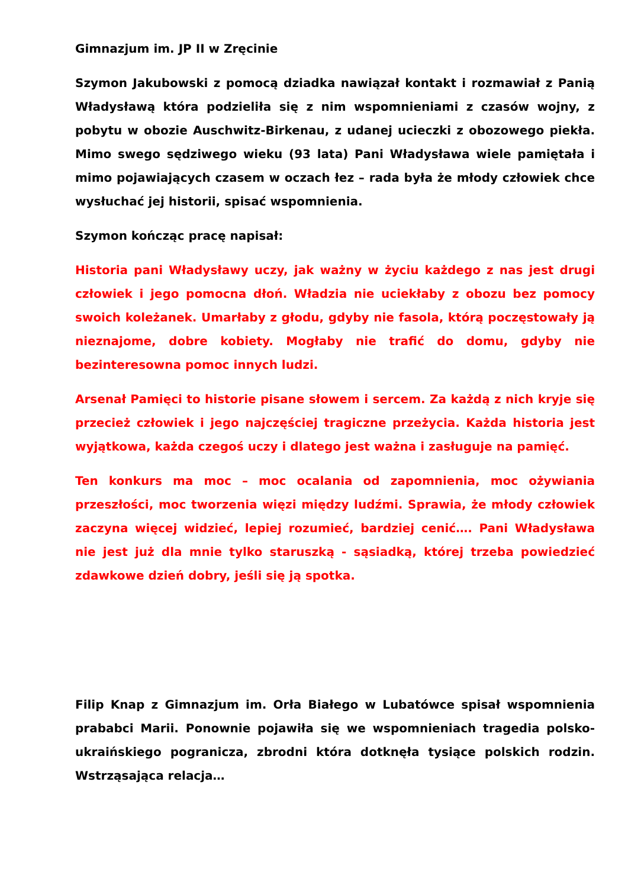Gimnazjum im. JP II w Zręcinie
Szymon Jakubowski z pomocą dziadka nawiązał kontakt i rozmawiał z Panią Władysławą która podzieliła się z nim wspomnieniami z czasów wojny, z pobytu w obozie Auschwitz-Birkenau, z udanej ucieczki z obozowego piekła. Mimo swego sędziwego wieku (93 lata) Pani Władysława wiele pamiętała i mimo pojawiających czasem w oczach łez – rada była że młody człowiek chce wysłuchać jej historii, spisać wspomnienia.
Szymon kończąc pracę napisał:
Historia pani Władysławy uczy, jak ważny w życiu każdego z nas jest drugi człowiek i jego pomocna dłoń. Władzia nie uciekłaby z obozu bez pomocy swoich koleżanek. Umarłaby z głodu, gdyby nie fasola, którą poczęstowały ją nieznajome, dobre kobiety. Mogłaby nie trafić do domu, gdyby nie bezinteresowna pomoc innych ludzi.
Arsenał Pamięci to historie pisane słowem i sercem. Za każdą z nich kryje się przecież człowiek i jego najczęściej tragiczne przeżycia. Każda historia jest wyjątkowa, każda czegoś uczy i dlatego jest ważna i zasługuje na pamięć.
Ten konkurs ma moc – moc ocalania od zapomnienia, moc ożywiania przeszłości, moc tworzenia więzi między ludźmi. Sprawia, że młody człowiek zaczyna więcej widzieć, lepiej rozumieć, bardziej cenić…. Pani Władysława nie jest już dla mnie tylko staruszką - sąsiadką, której trzeba powiedzieć zdawkowe dzień dobry, jeśli się ją spotka.
Filip Knap z Gimnazjum im. Orła Białego w Lubatówce spisał wspomnienia prababci Marii. Ponownie pojawiła się we wspomnieniach tragedia polsko-ukraińskiego pogranicza, zbrodni która dotknęła tysiące polskich rodzin. Wstrząsająca relacja…